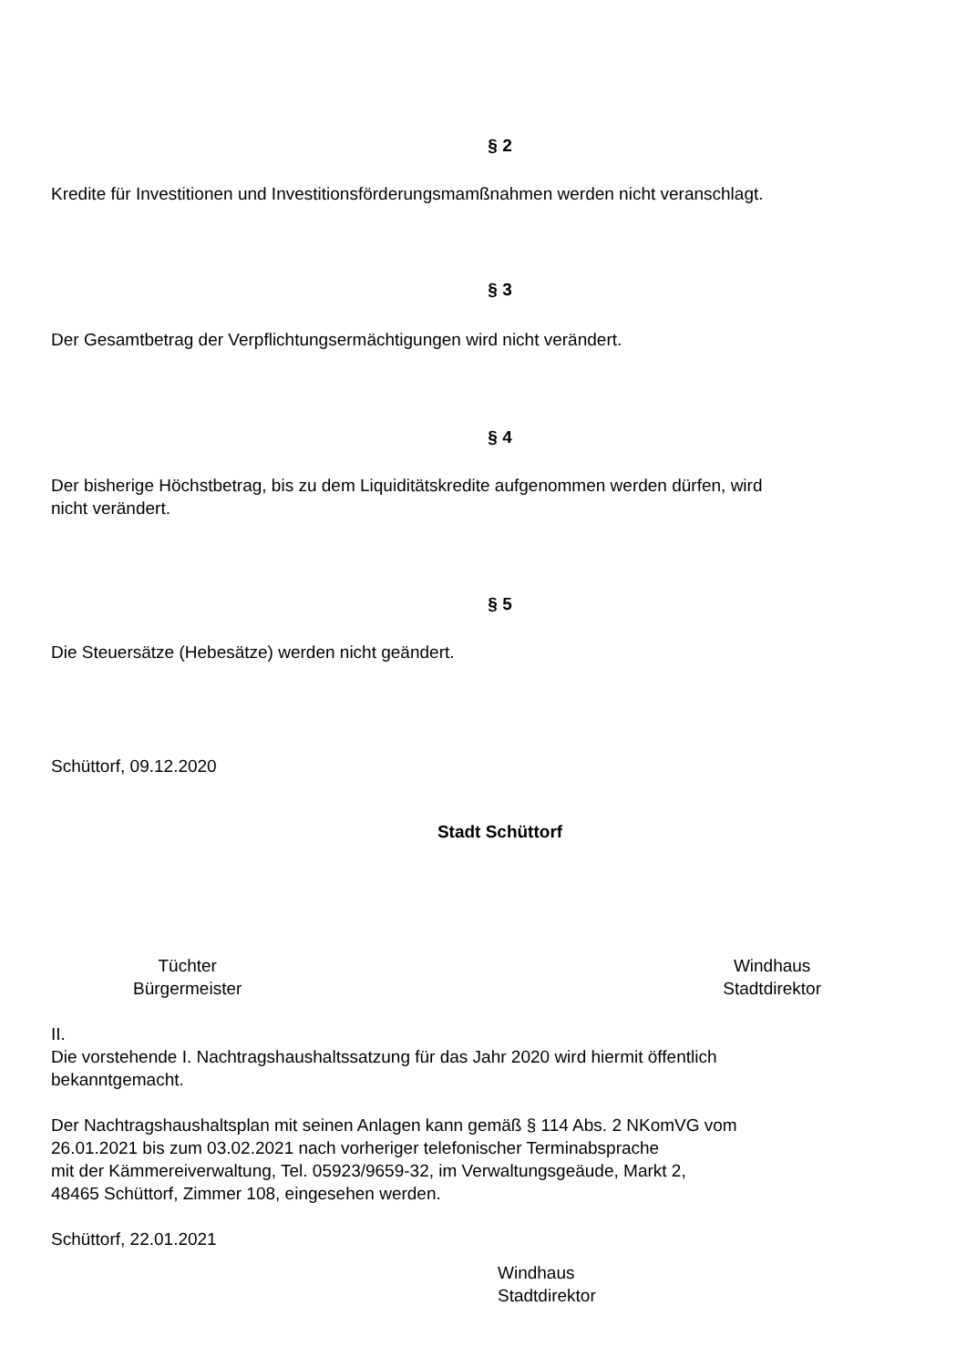§ 2
Kredite für Investitionen und Investitionsförderungsmamßnahmen werden nicht veranschlagt.
§ 3
Der Gesamtbetrag der Verpflichtungsermächtigungen wird nicht verändert.
§ 4
Der bisherige Höchstbetrag, bis zu dem Liquiditätskredite aufgenommen werden dürfen, wird
nicht verändert.
§ 5
Die Steuersätze (Hebesätze) werden nicht geändert.
Schüttorf, 09.12.2020
Stadt Schüttorf
Tüchter
Bürgermeister
Windhaus
Stadtdirektor
II.
Die vorstehende I. Nachtragshaushaltssatzung für das Jahr 2020 wird hiermit öffentlich
bekanntgemacht.
Der Nachtragshaushaltsplan mit seinen Anlagen kann gemäß § 114 Abs. 2 NKomVG vom
26.01.2021 bis zum 03.02.2021 nach vorheriger telefonischer Terminabsprache
mit der Kämmereiverwaltung, Tel. 05923/9659-32, im Verwaltungsgeäude, Markt 2,
48465 Schüttorf, Zimmer 108, eingesehen werden.
Schüttorf, 22.01.2021
Windhaus
Stadtdirektor